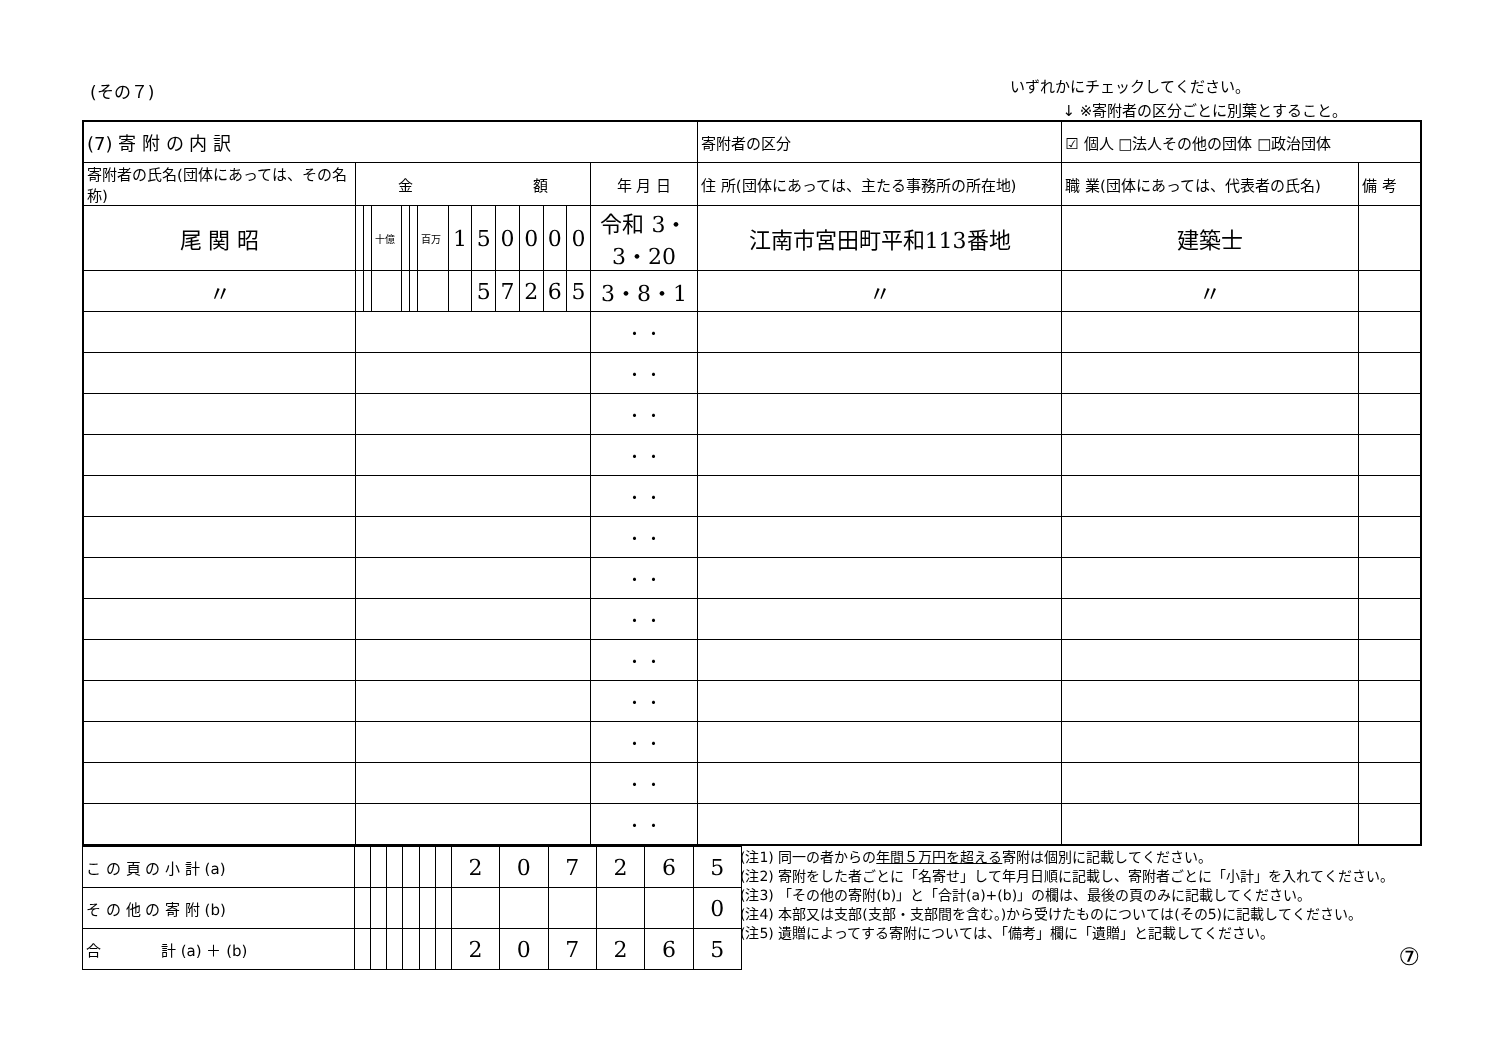(その７)
いずれかにチェックしてください。
↓ ※寄附者の区分ごとに別葉とすること。
| (7) 寄 附 の 内 訳 | | | | | | | | | | | | | | 寄附者の区分 | ☑ 個人 □法人その他の団体 □政治団体 | | |
| 寄附者の氏名(団体にあっては、その名称) | 金 額 | | | | | | | | | | | | 年 月 日 | 住 所(団体にあっては、主たる事務所の所在地) | | 職 業(団体にあっては、代表者の氏名) | 備 考 |
| 尾 関 昭 | | | 十億 | | | 百万 | 1 | 5 | 0 | 0 | 0 | 0 | 令和 3・3・20 | 江南市宮田町平和113番地 | | 建築士 | |
| 〃 | | | | | | | | 5 | 7 | 2 | 6 | 5 | 3・8・1 | 〃 | | 〃 | |
| | | | | | | | | | | | | | ・ ・ | | | | |
| | | | | | | | | | | | | | ・ ・ | | | | |
| | | | | | | | | | | | | | ・ ・ | | | | |
| | | | | | | | | | | | | | ・ ・ | | | | |
| | | | | | | | | | | | | | ・ ・ | | | | |
| | | | | | | | | | | | | | ・ ・ | | | | |
| | | | | | | | | | | | | | ・ ・ | | | | |
| | | | | | | | | | | | | | ・ ・ | | | | |
| | | | | | | | | | | | | | ・ ・ | | | | |
| | | | | | | | | | | | | | ・ ・ | | | | |
| | | | | | | | | | | | | | ・ ・ | | | | |
| | | | | | | | | | | | | | ・ ・ | | | | |
| | | | | | | | | | | | | | ・ ・ | | | | |
| こ の 頁 の 小 計 (a) | | | | | | | 2 | 0 | 7 | 2 | 6 | 5 |
| そ の 他 の 寄 附 (b) | | | | | | | | | | | | 0 |
| 合 計 (a) ＋ (b) | | | | | | | 2 | 0 | 7 | 2 | 6 | 5 |
(注1) 同一の者からの年間５万円を超える寄附は個別に記載してください。
(注2) 寄附をした者ごとに「名寄せ」して年月日順に記載し、寄附者ごとに「小計」を入れてください。
(注3) 「その他の寄附(b)」と「合計(a)+(b)」の欄は、最後の頁のみに記載してください。
(注4) 本部又は支部(支部・支部間を含む。)から受けたものについては(その5)に記載してください。
(注5) 遺贈によってする寄附については、「備考」欄に「遺贈」と記載してください。
⑦